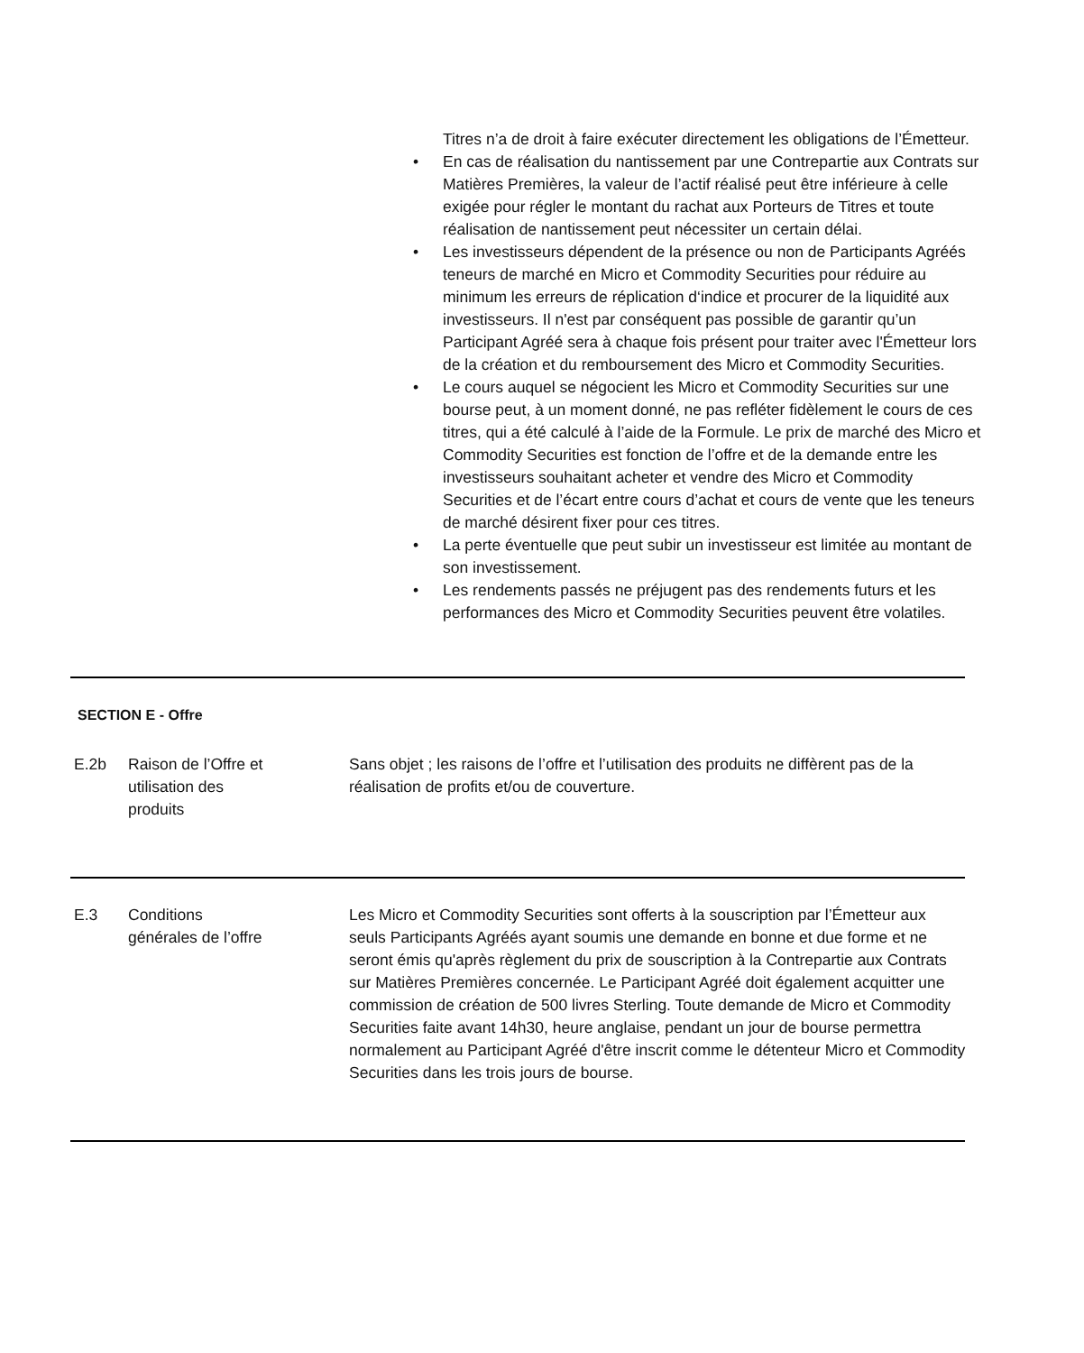Titres n’a de droit à faire exécuter directement les obligations de l’Émetteur.
• En cas de réalisation du nantissement par une Contrepartie aux Contrats sur Matières Premières, la valeur de l’actif réalisé peut être inférieure à celle exigée pour régler le montant du rachat aux Porteurs de Titres et toute réalisation de nantissement peut nécessiter un certain délai.
• Les investisseurs dépendent de la présence ou non de Participants Agréés teneurs de marché en Micro et Commodity Securities pour réduire au minimum les erreurs de réplication d‘indice et procurer de la liquidité aux investisseurs. Il n'est par conséquent pas possible de garantir qu’un Participant Agréé sera à chaque fois présent pour traiter avec l'Émetteur lors de la création et du remboursement des Micro et Commodity Securities.
• Le cours auquel se négocient les Micro et Commodity Securities sur une bourse peut, à un moment donné, ne pas refléter fidèlement le cours de ces titres, qui a été calculé à l’aide de la Formule. Le prix de marché des Micro et Commodity Securities est fonction de l’offre et de la demande entre les investisseurs souhaitant acheter et vendre des Micro et Commodity Securities et de l’écart entre cours d’achat et cours de vente que les teneurs de marché désirent fixer pour ces titres.
• La perte éventuelle que peut subir un investisseur est limitée au montant de son investissement.
• Les rendements passés ne préjugent pas des rendements futurs et les performances des Micro et Commodity Securities peuvent être volatiles.
SECTION E - Offre
| E.2b | Raison de l’Offre et utilisation des produits | Sans objet ; les raisons de l’offre et l’utilisation des produits ne diffèrent pas de la réalisation de profits et/ou de couverture. |
| E.3 | Conditions générales de l’offre | Les Micro et Commodity Securities sont offerts à la souscription par l’Émetteur aux seuls Participants Agréés ayant soumis une demande en bonne et due forme et ne seront émis qu'après règlement du prix de souscription à la Contrepartie aux Contrats sur Matières Premières concernée. Le Participant Agréé doit également acquitter une commission de création de 500 livres Sterling. Toute demande de Micro et Commodity Securities faite avant 14h30, heure anglaise, pendant un jour de bourse permettra normalement au Participant Agréé d'être inscrit comme le détenteur Micro et Commodity Securities dans les trois jours de bourse. |